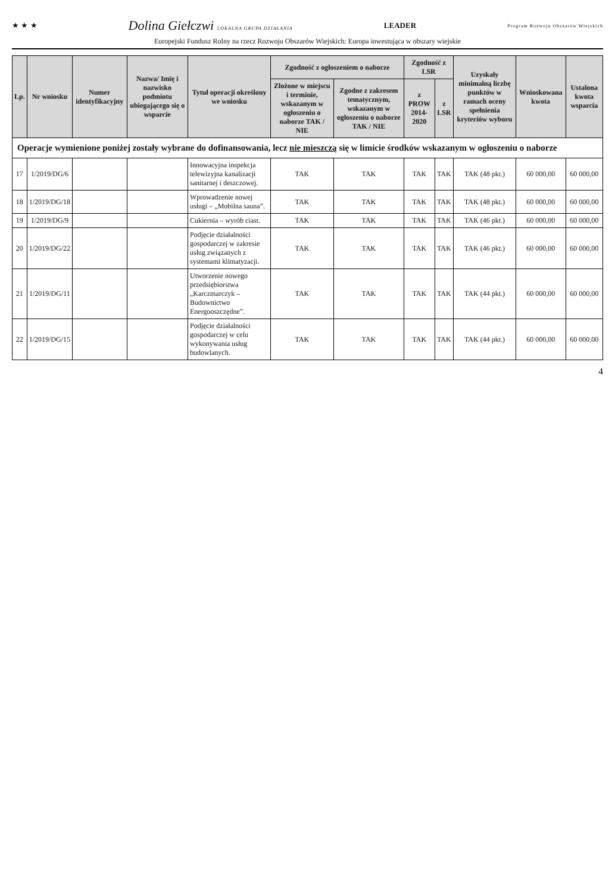★ ★ ★ Dolina Giełczwi LOKALNA GRUPA DZIAŁANIA LEADER Program Rozwoju Obszarów Wiejskich
Europejski Fundusz Rolny na rzecz Rozwoju Obszarów Wiejskich: Europa inwestująca w obszary wiejskie
| Lp. | Nr wniosku | Numer identyfikacyjny | Nazwa/ Imię i nazwisko podmiotu ubiegającego się o wsparcie | Tytuł operacji określony we wniosku | Zgodność z ogłoszeniem o naborze | | Zgodność z LSR | | Uzyskały minimalną liczbę punktów w ramach oceny spełnienia kryteriów wyboru | Wnioskowana kwota | Ustalona kwota wsparcia |
| --- | --- | --- | --- | --- | --- | --- | --- | --- | --- | --- | --- |
| | | | | | Złożone w miejscu i terminie, wskazanym w ogłoszeniu o naborze TAK / NIE | Zgodne z zakresem tematycznym, wskazanym w ogłoszeniu o naborze TAK / NIE | z PROW 2014-2020 | z LSR | | | |
| Operacje wymienione poniżej zostały wybrane do dofinansowania, lecz nie mieszczą się w limicie środków wskazanym w ogłoszeniu o naborze | | | | | | | | | | | |
| 17 | 1/2019/DG/6 | | | Innowacyjna inspekcja telewizyjna kanalizacji sanitarnej i deszczowej. | TAK | TAK | TAK | TAK | TAK (48 pkt.) | 60 000,00 | 60 000,00 |
| 18 | 1/2019/DG/18 | | | Wprowadzenie nowej usługi – „Mobilna sauna”. | TAK | TAK | TAK | TAK | TAK (48 pkt.) | 60 000,00 | 60 000,00 |
| 19 | 1/2019/DG/9 | | | Cukiernia – wyrób ciast. | TAK | TAK | TAK | TAK | TAK (46 pkt.) | 60 000,00 | 60 000,00 |
| 20 | 1/2019/DG/22 | | | Podjęcie działalności gospodarczej w zakresie usług związanych z systemami klimatyzacji. | TAK | TAK | TAK | TAK | TAK (46 pkt.) | 60 000,00 | 60 000,00 |
| 21 | 1/2019/DG/11 | | | Utworzenie nowego przedsiębiorstwa „Karczmarczyk – Budownictwo Energooszczędne”. | TAK | TAK | TAK | TAK | TAK (44 pkt.) | 60 000,00 | 60 000,00 |
| 22 | 1/2019/DG/15 | | | Podjęcie działalności gospodarczej w celu wykonywania usług budowlanych. | TAK | TAK | TAK | TAK | TAK (44 pkt.) | 60 000,00 | 60 000,00 |
4